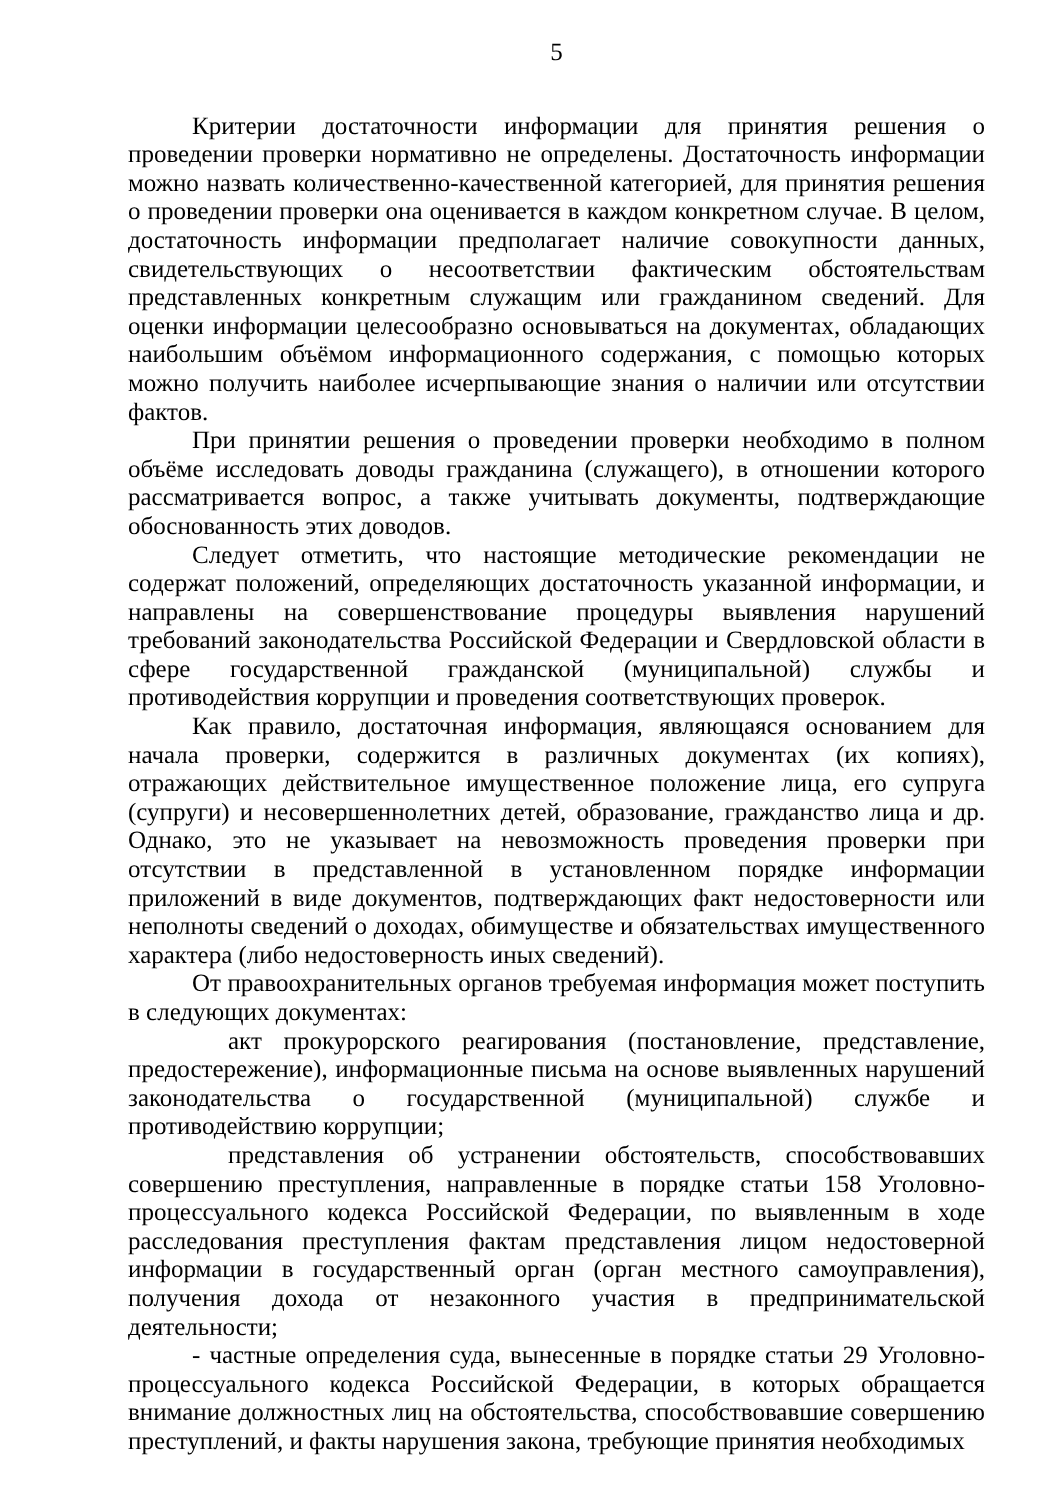5
Критерии достаточности информации для принятия решения о проведении проверки нормативно не определены. Достаточность информации можно назвать количественно-качественной категорией, для принятия решения о проведении проверки она оценивается в каждом конкретном случае. В целом, достаточность информации предполагает наличие совокупности данных, свидетельствующих о несоответствии фактическим обстоятельствам представленных конкретным служащим или гражданином сведений. Для оценки информации целесообразно основываться на документах, обладающих наибольшим объёмом информационного содержания, с помощью которых можно получить наиболее исчерпывающие знания о наличии или отсутствии фактов.
При принятии решения о проведении проверки необходимо в полном объёме исследовать доводы гражданина (служащего), в отношении которого рассматривается вопрос, а также учитывать документы, подтверждающие обоснованность этих доводов.
Следует отметить, что настоящие методические рекомендации не содержат положений, определяющих достаточность указанной информации, и направлены на совершенствование процедуры выявления нарушений требований законодательства Российской Федерации и Свердловской области в сфере государственной гражданской (муниципальной) службы и противодействия коррупции и проведения соответствующих проверок.
Как правило, достаточная информация, являющаяся основанием для начала проверки, содержится в различных документах (их копиях), отражающих действительное имущественное положение лица, его супруга (супруги) и несовершеннолетних детей, образование, гражданство лица и др. Однако, это не указывает на невозможность проведения проверки при отсутствии в представленной в установленном порядке информации приложений в виде документов, подтверждающих факт недостоверности или неполноты сведений о доходах, обимуществе и обязательствах имущественного характера (либо недостоверность иных сведений).
От правоохранительных органов требуемая информация может поступить в следующих документах:
акт прокурорского реагирования (постановление, представление, предостережение), информационные письма на основе выявленных нарушений законодательства о государственной (муниципальной) службе и противодействию коррупции;
представления об устранении обстоятельств, способствовавших совершению преступления, направленные в порядке статьи 158 Уголовно-процессуального кодекса Российской Федерации, по выявленным в ходе расследования преступления фактам представления лицом недостоверной информации в государственный орган (орган местного самоуправления), получения дохода от незаконного участия в предпринимательской деятельности;
- частные определения суда, вынесенные в порядке статьи 29 Уголовно-процессуального кодекса Российской Федерации, в которых обращается внимание должностных лиц на обстоятельства, способствовавшие совершению преступлений, и факты нарушения закона, требующие принятия необходимых